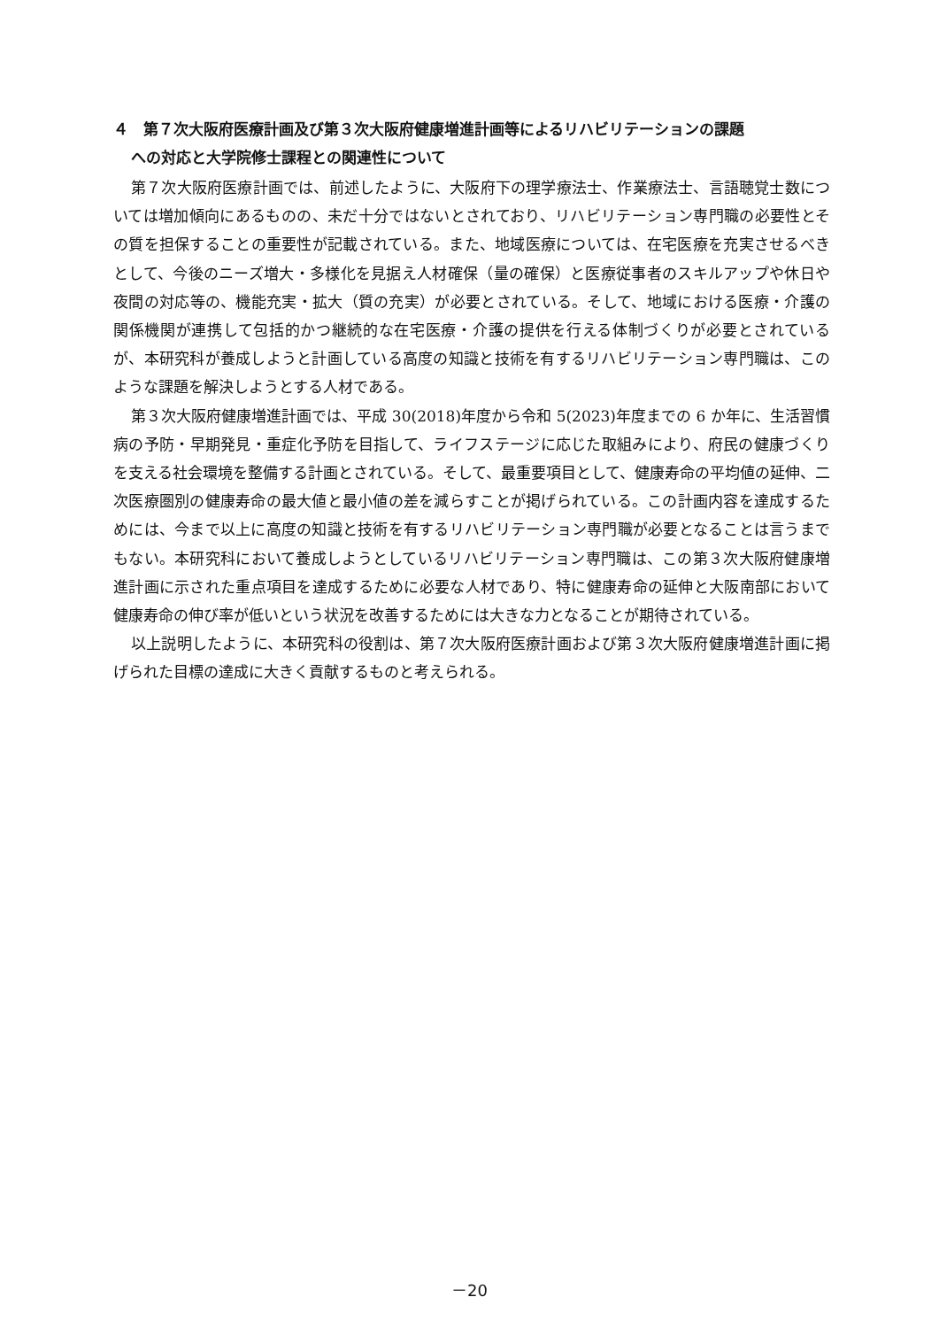４　第７次大阪府医療計画及び第３次大阪府健康増進計画等によるリハビリテーションの課題
への対応と大学院修士課程との関連性について
第７次大阪府医療計画では、前述したように、大阪府下の理学療法士、作業療法士、言語聴覚士数については増加傾向にあるものの、未だ十分ではないとされており、リハビリテーション専門職の必要性とその質を担保することの重要性が記載されている。また、地域医療については、在宅医療を充実させるべきとして、今後のニーズ増大・多様化を見据え人材確保（量の確保）と医療従事者のスキルアップや休日や夜間の対応等の、機能充実・拡大（質の充実）が必要とされている。そして、地域における医療・介護の関係機関が連携して包括的かつ継続的な在宅医療・介護の提供を行える体制づくりが必要とされているが、本研究科が養成しようと計画している高度の知識と技術を有するリハビリテーション専門職は、このような課題を解決しようとする人材である。
第３次大阪府健康増進計画では、平成 30(2018)年度から令和 5(2023)年度までの 6 か年に、生活習慣病の予防・早期発見・重症化予防を目指して、ライフステージに応じた取組みにより、府民の健康づくりを支える社会環境を整備する計画とされている。そして、最重要項目として、健康寿命の平均値の延伸、二次医療圏別の健康寿命の最大値と最小値の差を減らすことが掲げられている。この計画内容を達成するためには、今まで以上に高度の知識と技術を有するリハビリテーション専門職が必要となることは言うまでもない。本研究科において養成しようとしているリハビリテーション専門職は、この第３次大阪府健康増進計画に示された重点項目を達成するために必要な人材であり、特に健康寿命の延伸と大阪南部において健康寿命の伸び率が低いという状況を改善するためには大きな力となることが期待されている。
以上説明したように、本研究科の役割は、第７次大阪府医療計画および第３次大阪府健康増進計画に掲げられた目標の達成に大きく貢献するものと考えられる。
－20